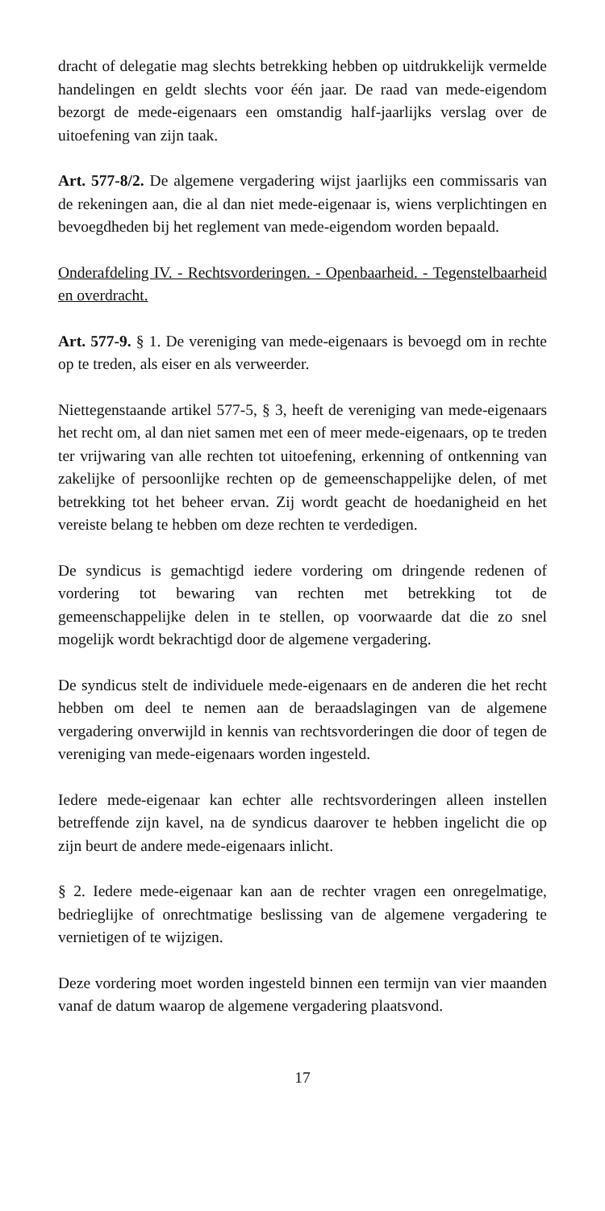dracht of delegatie mag slechts betrekking hebben op uitdrukkelijk vermelde handelingen en geldt slechts voor één jaar. De raad van mede-eigendom bezorgt de mede-eigenaars een omstandig half-jaarlijks verslag over de uitoefening van zijn taak.
Art. 577-8/2. De algemene vergadering wijst jaarlijks een commissaris van de rekeningen aan, die al dan niet mede-eigenaar is, wiens verplichtingen en bevoegdheden bij het reglement van mede-eigendom worden bepaald.
Onderafdeling IV. - Rechtsvorderingen. - Openbaarheid. - Tegenstelbaarheid en overdracht.
Art. 577-9. § 1. De vereniging van mede-eigenaars is bevoegd om in rechte op te treden, als eiser en als verweerder.
Niettegenstaande artikel 577-5, § 3, heeft de vereniging van mede-eigenaars het recht om, al dan niet samen met een of meer mede-eigenaars, op te treden ter vrijwaring van alle rechten tot uitoefening, erkenning of ontkenning van zakelijke of persoonlijke rechten op de gemeenschappelijke delen, of met betrekking tot het beheer ervan. Zij wordt geacht de hoedanigheid en het vereiste belang te hebben om deze rechten te verdedigen.
De syndicus is gemachtigd iedere vordering om dringende redenen of vordering tot bewaring van rechten met betrekking tot de gemeenschappelijke delen in te stellen, op voorwaarde dat die zo snel mogelijk wordt bekrachtigd door de algemene vergadering.
De syndicus stelt de individuele mede-eigenaars en de anderen die het recht hebben om deel te nemen aan de beraadslagingen van de algemene vergadering onverwijld in kennis van rechtsvorderingen die door of tegen de vereniging van mede-eigenaars worden ingesteld.
Iedere mede-eigenaar kan echter alle rechtsvorderingen alleen instellen betreffende zijn kavel, na de syndicus daarover te hebben ingelicht die op zijn beurt de andere mede-eigenaars inlicht.
§ 2. Iedere mede-eigenaar kan aan de rechter vragen een onregelmatige, bedrieglijke of onrechtmatige beslissing van de algemene vergadering te vernietigen of te wijzigen.
Deze vordering moet worden ingesteld binnen een termijn van vier maanden vanaf de datum waarop de algemene vergadering plaatsvond.
17